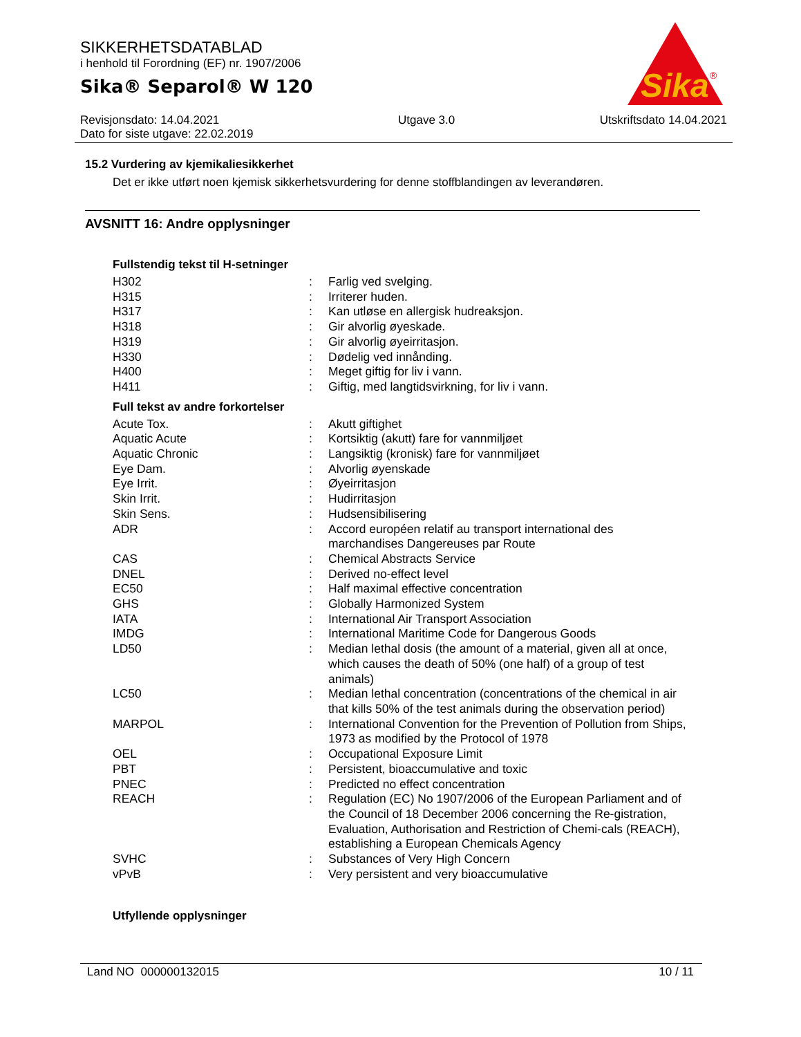SIKKERHETSDATABLAD
i henhold til Forordning (EF) nr. 1907/2006
Sika® Separol® W 120
Sika
®
Revisjonsdato: 14.04.2021
Dato for siste utgave: 22.02.2019
Utgave 3.0 Utskriftsdato 14.04.2021
15.2 Vurdering av kjemikaliesikkerhet
Det er ikke utført noen kjemisk sikkerhetsvurdering for denne stoffblandingen av leverandøren.
AVSNITT 16: Andre opplysninger
Fullstendig tekst til H-setninger
| H302 | : | Farlig ved svelging. |
| H315 | : | Irriterer huden. |
| H317 | : | Kan utløse en allergisk hudreaksjon. |
| H318 | : | Gir alvorlig øyeskade. |
| H319 | : | Gir alvorlig øyeirritasjon. |
| H330 | : | Dødelig ved innånding. |
| H400 | : | Meget giftig for liv i vann. |
| H411 | : | Giftig, med langtidsvirkning, for liv i vann. |
Full tekst av andre forkortelser
| Acute Tox. | : | Akutt giftighet |
| Aquatic Acute | : | Kortsiktig (akutt) fare for vannmiljøet |
| Aquatic Chronic | : | Langsiktig (kronisk) fare for vannmiljøet |
| Eye Dam. | : | Alvorlig øyenskade |
| Eye Irrit. | : | Øyeirritasjon |
| Skin Irrit. | : | Hudirritasjon |
| Skin Sens. | : | Hudsensibilisering |
| ADR | : | Accord européen relatif au transport international des marchandises Dangereuses par Route |
| CAS | : | Chemical Abstracts Service |
| DNEL | : | Derived no-effect level |
| EC50 | : | Half maximal effective concentration |
| GHS | : | Globally Harmonized System |
| IATA | : | International Air Transport Association |
| IMDG | : | International Maritime Code for Dangerous Goods |
| LD50 | : | Median lethal dosis (the amount of a material, given all at once, which causes the death of 50% (one half) of a group of test animals) |
| LC50 | : | Median lethal concentration (concentrations of the chemical in air that kills 50% of the test animals during the observation period) |
| MARPOL | : | International Convention for the Prevention of Pollution from Ships, 1973 as modified by the Protocol of 1978 |
| OEL | : | Occupational Exposure Limit |
| PBT | : | Persistent, bioaccumulative and toxic |
| PNEC | : | Predicted no effect concentration |
| REACH | : | Regulation (EC) No 1907/2006 of the European Parliament and of the Council of 18 December 2006 concerning the Re-gistration, Evaluation, Authorisation and Restriction of Chemi-cals (REACH), establishing a European Chemicals Agency |
| SVHC | : | Substances of Very High Concern |
| vPvB | : | Very persistent and very bioaccumulative |
Utfyllende opplysninger
Land NO 000000132015 10 / 11